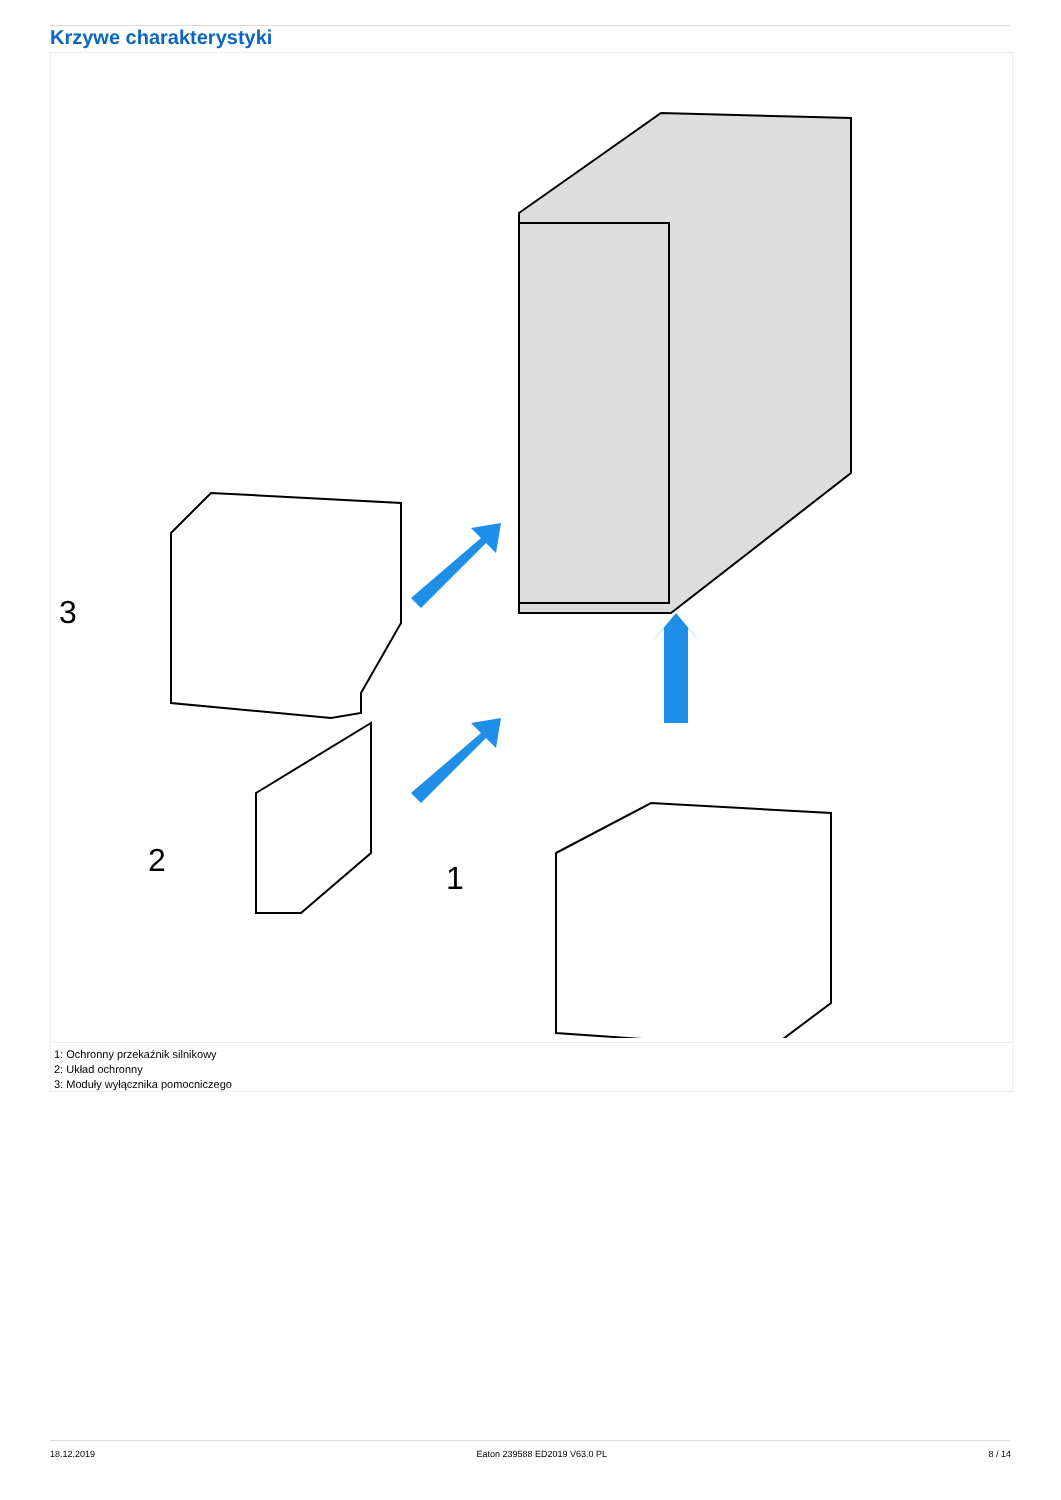Krzywe charakterystyki
3
2
1
1: Ochronny przekaźnik silnikowy
2: Układ ochronny
3: Moduły wyłącznika pomocniczego
18.12.2019 Eaton 239588 ED2019 V63.0 PL 8 / 14